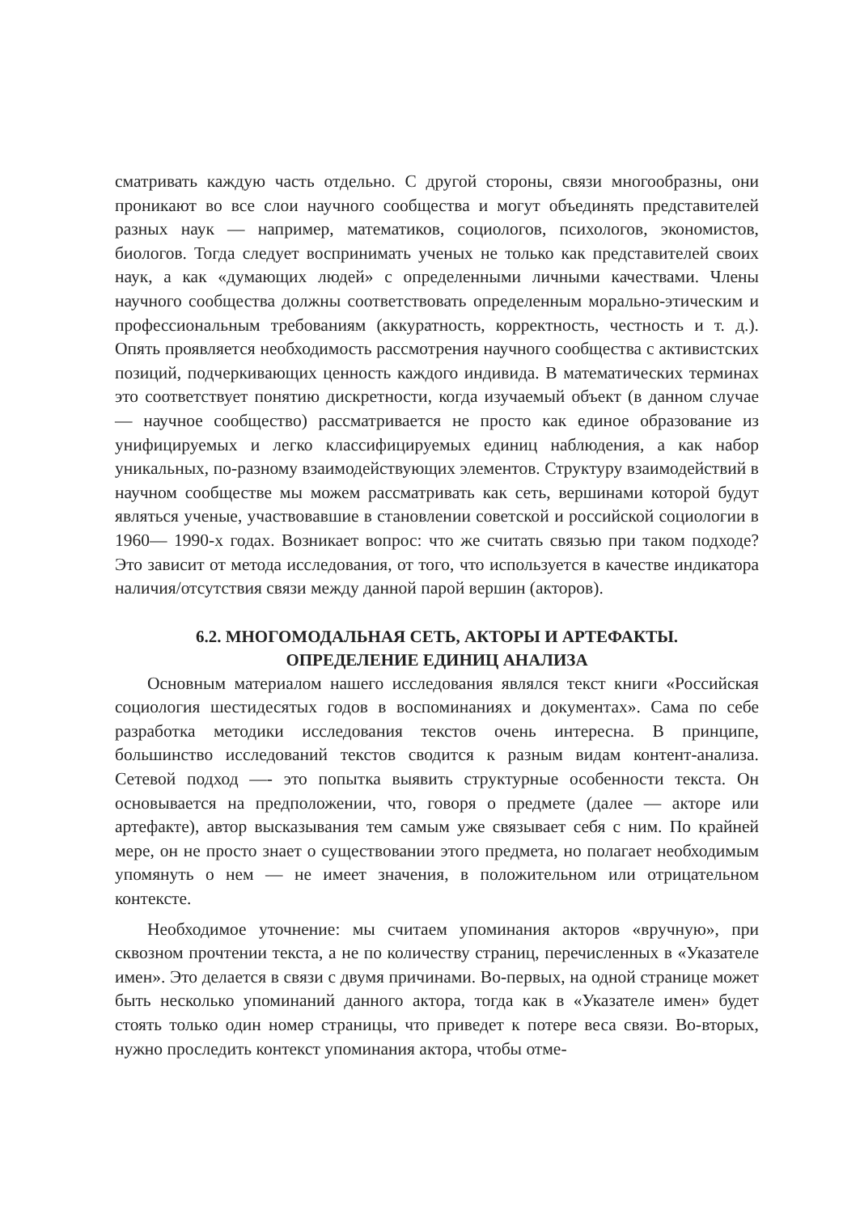сматривать каждую часть отдельно. С другой стороны, связи многообразны, они проникают во все слои научного сообщества и могут объединять представителей разных наук — например, математиков, социологов, психологов, экономистов, биологов. Тогда следует воспринимать ученых не только как представителей своих наук, а как «думающих людей» с определенными личными качествами. Члены научного сообщества должны соответствовать определенным морально-этическим и профессиональным требованиям (аккуратность, корректность, честность и т. д.). Опять проявляется необходимость рассмотрения научного сообщества с активистских позиций, подчеркивающих ценность каждого индивида. В математических терминах это соответствует понятию дискретности, когда изучаемый объект (в данном случае — научное сообщество) рассматривается не просто как единое образование из унифицируемых и легко классифицируемых единиц наблюдения, а как набор уникальных, по-разному взаимодействующих элементов. Структуру взаимодействий в научном сообществе мы можем рассматривать как сеть, вершинами которой будут являться ученые, участвовавшие в становлении советской и российской социологии в 1960— 1990-х годах. Возникает вопрос: что же считать связью при таком подходе? Это зависит от метода исследования, от того, что используется в качестве индикатора наличия/отсутствия связи между данной парой вершин (акторов).
6.2. МНОГОМОДАЛЬНАЯ СЕТЬ, АКТОРЫ И АРТЕФАКТЫ.
ОПРЕДЕЛЕНИЕ ЕДИНИЦ АНАЛИЗА
Основным материалом нашего исследования являлся текст книги «Российская социология шестидесятых годов в воспоминаниях и документах». Сама по себе разработка методики исследования текстов очень интересна. В принципе, большинство исследований текстов сводится к разным видам контент-анализа. Сетевой подход —- это попытка выявить структурные особенности текста. Он основывается на предположении, что, говоря о предмете (далее — акторе или артефакте), автор высказывания тем самым уже связывает себя с ним. По крайней мере, он не просто знает о существовании этого предмета, но полагает необходимым упомянуть о нем — не имеет значения, в положительном или отрицательном контексте.
Необходимое уточнение: мы считаем упоминания акторов «вручную», при сквозном прочтении текста, а не по количеству страниц, перечисленных в «Указателе имен». Это делается в связи с двумя причинами. Во-первых, на одной странице может быть несколько упоминаний данного актора, тогда как в «Указателе имен» будет стоять только один номер страницы, что приведет к потере веса связи. Во-вторых, нужно проследить контекст упоминания актора, чтобы отме-